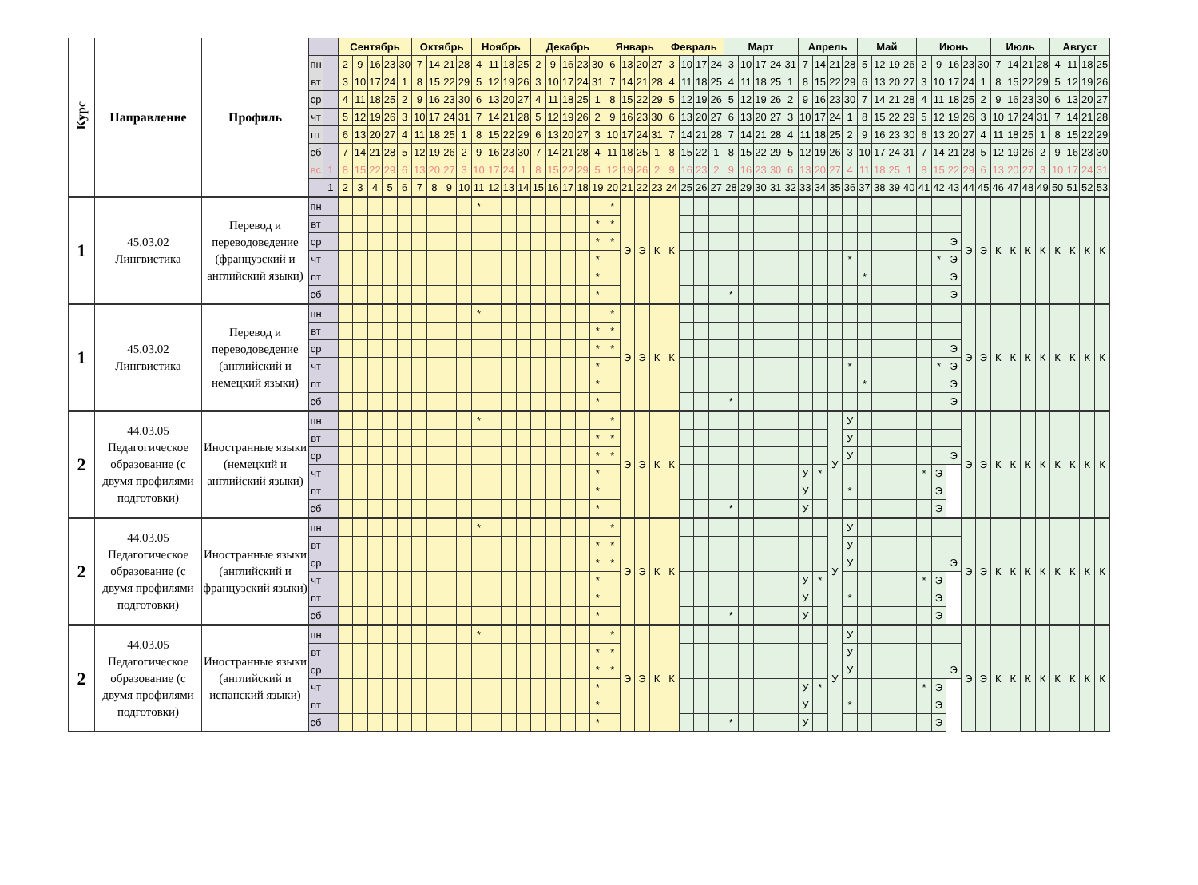| Курс | Направление | Профиль | | | Сентябрь | | | | | Октябрь | | | | Ноябрь | | | | Декабрь | | | | | Январь | | | | Февраль | | | | Март | | | | | Апрель | | | | Май | | | | Июнь | | | | | Июль | | | | Август | | | |
| --- | --- | --- | --- | --- | --- | --- | --- | --- | --- | --- | --- | --- | --- | --- | --- | --- | --- | --- | --- | --- | --- | --- | --- | --- | --- | --- | --- | --- | --- | --- | --- | --- | --- | --- | --- | --- | --- | --- | --- | --- | --- | --- | --- | --- | --- | --- | --- | --- | --- | --- | --- | --- | --- | --- | --- | --- |
| | | | пн | | 2 | 9 | 16 | 23 | 30 | 7 | 14 | 21 | 28 | 4 | 11 | 18 | 25 | 2 | 9 | 16 | 23 | 30 | 6 | 13 | 20 | 27 | 3 | 10 | 17 | 24 | 3 | 10 | 17 | 24 | 31 | 7 | 14 | 21 | 28 | 5 | 12 | 19 | 26 | 2 | 9 | 16 | 23 | 30 | 7 | 14 | 21 | 28 | 4 | 11 | 18 | 25 |
| | | | вт | | 3 | 10 | 17 | 24 | 1 | 8 | 15 | 22 | 29 | 5 | 12 | 19 | 26 | 3 | 10 | 17 | 24 | 31 | 7 | 14 | 21 | 28 | 4 | 11 | 18 | 25 | 4 | 11 | 18 | 25 | 1 | 8 | 15 | 22 | 29 | 6 | 13 | 20 | 27 | 3 | 10 | 17 | 24 | 1 | 8 | 15 | 22 | 29 | 5 | 12 | 19 | 26 |
| | | | ср | | 4 | 11 | 18 | 25 | 2 | 9 | 16 | 23 | 30 | 6 | 13 | 20 | 27 | 4 | 11 | 18 | 25 | 1 | 8 | 15 | 22 | 29 | 5 | 12 | 19 | 26 | 5 | 12 | 19 | 26 | 2 | 9 | 16 | 23 | 30 | 7 | 14 | 21 | 28 | 4 | 11 | 18 | 25 | 2 | 9 | 16 | 23 | 30 | 6 | 13 | 20 | 27 |
| | | | чт | | 5 | 12 | 19 | 26 | 3 | 10 | 17 | 24 | 31 | 7 | 14 | 21 | 28 | 5 | 12 | 19 | 26 | 2 | 9 | 16 | 23 | 30 | 6 | 13 | 20 | 27 | 6 | 13 | 20 | 27 | 3 | 10 | 17 | 24 | 1 | 8 | 15 | 22 | 29 | 5 | 12 | 19 | 26 | 3 | 10 | 17 | 24 | 31 | 7 | 14 | 21 | 28 |
| | | | пт | | 6 | 13 | 20 | 27 | 4 | 11 | 18 | 25 | 1 | 8 | 15 | 22 | 29 | 6 | 13 | 20 | 27 | 3 | 10 | 17 | 24 | 31 | 7 | 14 | 21 | 28 | 7 | 14 | 21 | 28 | 4 | 11 | 18 | 25 | 2 | 9 | 16 | 23 | 30 | 6 | 13 | 20 | 27 | 4 | 11 | 18 | 25 | 1 | 8 | 15 | 22 | 29 |
| | | | сб | | 7 | 14 | 21 | 28 | 5 | 12 | 19 | 26 | 2 | 9 | 16 | 23 | 30 | 7 | 14 | 21 | 28 | 4 | 11 | 18 | 25 | 1 | 8 | 15 | 22 | 1 | 8 | 15 | 22 | 29 | 5 | 12 | 19 | 26 | 3 | 10 | 17 | 24 | 31 | 7 | 14 | 21 | 28 | 5 | 12 | 19 | 26 | 2 | 9 | 16 | 23 | 30 |
| | | | вс | 1 | 8 | 15 | 22 | 29 | 6 | 13 | 20 | 27 | 3 | 10 | 17 | 24 | 1 | 8 | 15 | 22 | 29 | 5 | 12 | 19 | 26 | 2 | 9 | 16 | 23 | 2 | 9 | 16 | 23 | 30 | 6 | 13 | 20 | 27 | 4 | 11 | 18 | 25 | 1 | 8 | 15 | 22 | 29 | 6 | 13 | 20 | 27 | 3 | 10 | 17 | 24 | 31 |
| | | | | 1 | 2 | 3 | 4 | 5 | 6 | 7 | 8 | 9 | 10 | 11 | 12 | 13 | 14 | 15 | 16 | 17 | 18 | 19 | 20 | 21 | 22 | 23 | 24 | 25 | 26 | 27 | 28 | 29 | 30 | 31 | 32 | 33 | 34 | 35 | 36 | 37 | 38 | 39 | 40 | 41 | 42 | 43 | 44 | 45 | 46 | 47 | 48 | 49 | 50 | 51 | 52 | 53 |
| 1 | 45.03.02 Лингвистика | Перевод и переводоведение (французский и английский языки) | пн | | | | | | | | | | | * | | | | | | | | | * | Э | Э | К | К | | | | | | | | | | | | | | | | | | | | Э | Э | К | К | К | К | К | К | К | К |
| | | | вт | | | | | | | | | | | | | | | | | | | * | * | | | | | | | | | | | | | | | | | | | | | | | | | | | | | | | | | |
| | | | ср | | | | | | | | | | | | | | | | | | | * | * | | | | | | | | | | | | | | | | | | | | | | | Э | | | | | | | | | | |
| | | | чт | | | | | | | | | | | | | | | | | | | * | | | | | | | | | | | | | | | | | * | | | | | | * | Э | | | | | | | | | | |
| | | | пт | | | | | | | | | | | | | | | | | | | * | | | | | | | | | | | | | | | | | | * | | | | | | Э | | | | | | | | | | |
| | | | сб | | | | | | | | | | | | | | | | | | | * | | | | | | | | | * | | | | | | | | | | | | | | | Э | | | | | | | | | | |
| 1 | 45.03.02 Лингвистика | Перевод и переводоведение (английский и немецкий языки) | пн | | | | | | | | | | | * | | | | | | | | | * | Э | Э | К | К | | | | | | | | | | | | | | | | | | | | Э | Э | К | К | К | К | К | К | К | К |
| | | | вт | | | | | | | | | | | | | | | | | | | * | * | | | | | | | | | | | | | | | | | | | | | | | | | | | | | | | | | |
| | | | ср | | | | | | | | | | | | | | | | | | | * | * | | | | | | | | | | | | | | | | | | | | | | | Э | | | | | | | | | | |
| | | | чт | | | | | | | | | | | | | | | | | | | * | | | | | | | | | | | | | | | | | * | | | | | | * | Э | | | | | | | | | | |
| | | | пт | | | | | | | | | | | | | | | | | | | * | | | | | | | | | | | | | | | | | | * | | | | | | Э | | | | | | | | | | |
| | | | сб | | | | | | | | | | | | | | | | | | | * | | | | | | | | | * | | | | | | | | | | | | | | | Э | | | | | | | | | | |
| 2 | 44.03.05 Педагогическое образование (с двумя профилями подготовки) | Иностранные языки (немецкий и английский языки) | пн | | | | | | | | | | | * | | | | | | | | | * | Э | Э | К | К | | | | | | | | | | | У | У | | | | | | | | Э | Э | К | К | К | К | К | К | К | К |
| | | | вт | | | | | | | | | | | | | | | | | | | * | * | | | | | | | | | | | | | | | | У | | | | | | | | | | | | | | | | | |
| | | | ср | | | | | | | | | | | | | | | | | | | * | * | | | | | | | | | | | | | | | | У | | | | | | | Э | | | | | | | | | | |
| | | | чт | | | | | | | | | | | | | | | | | | | * | | | | | | | | | | | | | | У | * | | | | | | | * | Э | | | | | | | | | | | |
| | | | пт | | | | | | | | | | | | | | | | | | | * | | | | | | | | | | | | | | У | | | * | | | | | | Э | | | | | | | | | | | |
| | | | сб | | | | | | | | | | | | | | | | | | | * | | | | | | | | | * | | | | | У | | | | | | | | | Э | | | | | | | | | | | |
| 2 | 44.03.05 Педагогическое образование (с двумя профилями подготовки) | Иностранные языки (английский и французский языки) | пн | | | | | | | | | | | * | | | | | | | | | * | Э | Э | К | К | | | | | | | | | | | У | У | | | | | | | | Э | Э | К | К | К | К | К | К | К | К |
| | | | вт | | | | | | | | | | | | | | | | | | | * | * | | | | | | | | | | | | | | | | У | | | | | | | | | | | | | | | | | |
| | | | ср | | | | | | | | | | | | | | | | | | | * | * | | | | | | | | | | | | | | | | У | | | | | | | Э | | | | | | | | | | |
| | | | чт | | | | | | | | | | | | | | | | | | | * | | | | | | | | | | | | | | У | * | | | | | | | * | Э | | | | | | | | | | | |
| | | | пт | | | | | | | | | | | | | | | | | | | * | | | | | | | | | | | | | | У | | | * | | | | | | Э | | | | | | | | | | | |
| | | | сб | | | | | | | | | | | | | | | | | | | * | | | | | | | | | * | | | | | У | | | | | | | | | Э | | | | | | | | | | | |
| 2 | 44.03.05 Педагогическое образование (с двумя профилями подготовки) | Иностранные языки (английский и испанский языки) | пн | | | | | | | | | | | * | | | | | | | | | * | Э | Э | К | К | | | | | | | | | | | У | У | | | | | | | | Э | Э | К | К | К | К | К | К | К | К |
| | | | вт | | | | | | | | | | | | | | | | | | | * | * | | | | | | | | | | | | | | | | У | | | | | | | | | | | | | | | | | |
| | | | ср | | | | | | | | | | | | | | | | | | | * | * | | | | | | | | | | | | | | | | У | | | | | | | Э | | | | | | | | | | |
| | | | чт | | | | | | | | | | | | | | | | | | | * | | | | | | | | | | | | | | У | * | | | | | | | * | Э | | | | | | | | | | | |
| | | | пт | | | | | | | | | | | | | | | | | | | * | | | | | | | | | | | | | | У | | | * | | | | | | Э | | | | | | | | | | | |
| | | | сб | | | | | | | | | | | | | | | | | | | * | | | | | | | | | * | | | | | У | | | | | | | | | Э | | | | | | | | | | | |